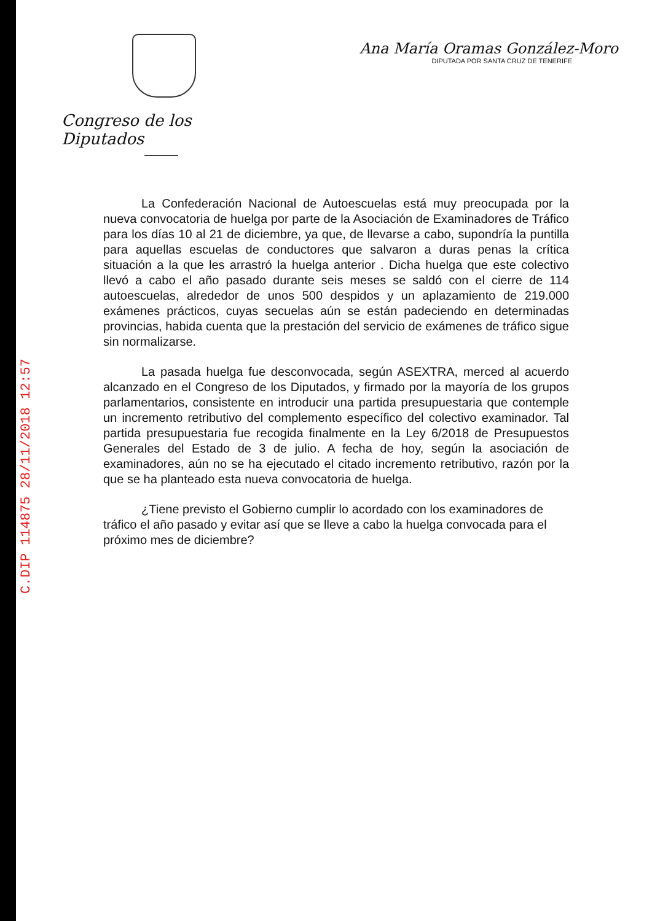C.DIP 114875 28/11/2018 12:57
Congreso de los Diputados
Ana María Oramas González-Moro
DIPUTADA POR SANTA CRUZ DE TENERIFE
La Confederación Nacional de Autoescuelas está muy preocupada por la nueva convocatoria de huelga por parte de la Asociación de Examinadores de Tráfico para los días 10 al 21 de diciembre, ya que, de llevarse a cabo, supondría la puntilla para aquellas escuelas de conductores que salvaron a duras penas la crítica situación a la que les arrastró la huelga anterior . Dicha huelga que este colectivo llevó a cabo el año pasado durante seis meses se saldó con el cierre de 114 autoescuelas, alrededor de unos 500 despidos y un aplazamiento de 219.000 exámenes prácticos, cuyas secuelas aún se están padeciendo en determinadas provincias, habida cuenta que la prestación del servicio de exámenes de tráfico sigue sin normalizarse.
La pasada huelga fue desconvocada, según ASEXTRA, merced al acuerdo alcanzado en el Congreso de los Diputados, y firmado por la mayoría de los grupos parlamentarios, consistente en introducir una partida presupuestaria que contemple un incremento retributivo del complemento específico del colectivo examinador. Tal partida presupuestaria fue recogida finalmente en la Ley 6/2018 de Presupuestos Generales del Estado de 3 de julio. A fecha de hoy, según la asociación de examinadores, aún no se ha ejecutado el citado incremento retributivo, razón por la que se ha planteado esta nueva convocatoria de huelga.
¿Tiene previsto el Gobierno cumplir lo acordado con los examinadores de tráfico el año pasado y evitar así que se lleve a cabo la huelga convocada para el próximo mes de diciembre?